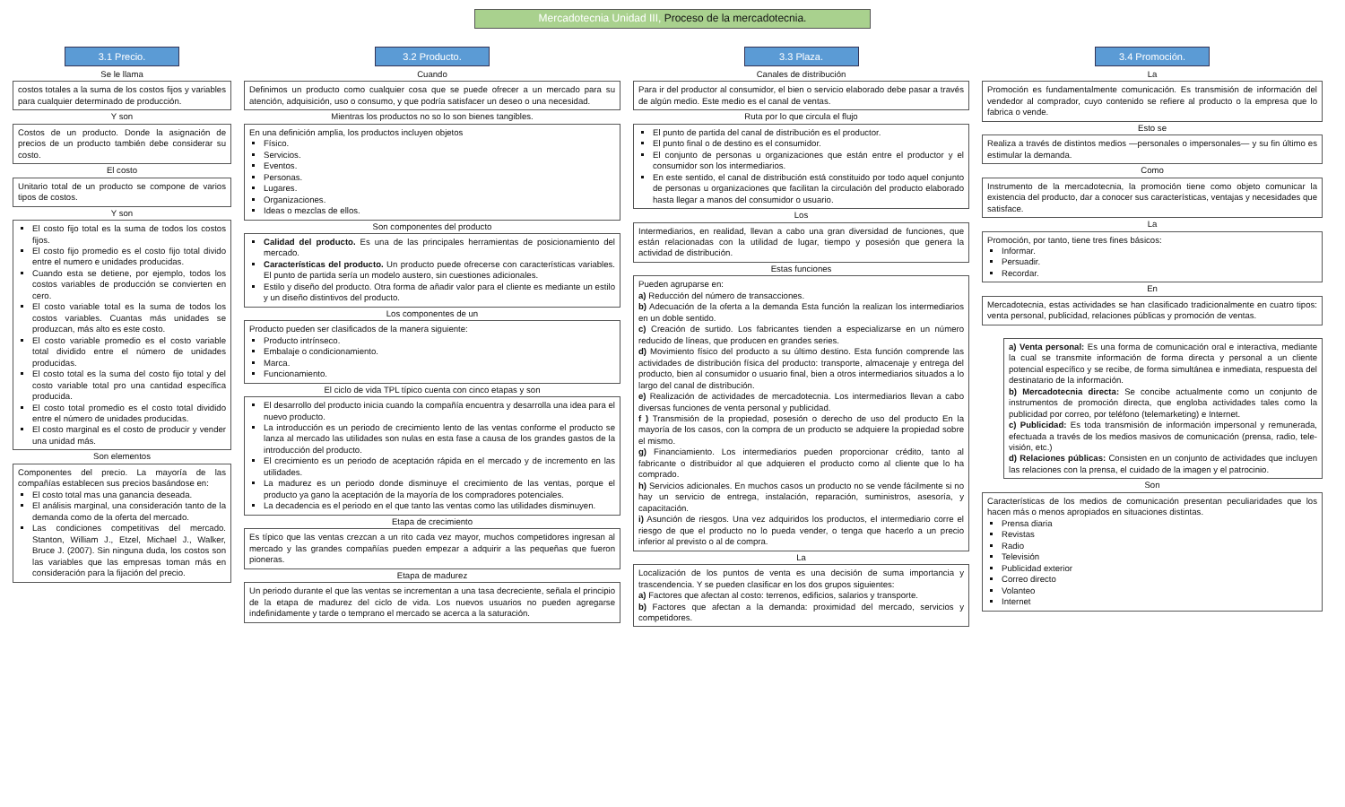Mercadotecnia Unidad III, Proceso de la mercadotecnia.
3.1 Precio.
Se le llama
costos totales a la suma de los costos fijos y variables para cualquier determinado de producción.
Y son
Costos de un producto. Donde la asignación de precios de un producto también debe considerar su costo.
El costo
Unitario total de un producto se compone de varios tipos de costos.
Y son
El costo fijo total es la suma de todos los costos fijos.
El costo fijo promedio es el costo fijo total divido entre el numero e unidades producidas.
Cuando esta se detiene, por ejemplo, todos los costos variables de producción se convierten en cero.
El costo variable total es la suma de todos los costos variables. Cuantas más unidades se produzcan, más alto es este costo.
El costo variable promedio es el costo variable total dividido entre el número de unidades producidas.
El costo total es la suma del costo fijo total y del costo variable total pro una cantidad específica producida.
El costo total promedio es el costo total dividido entre el número de unidades producidas.
El costo marginal es el costo de producir y vender una unidad más.
Son elementos
Componentes del precio. La mayoría de las compañías establecen sus precios basándose en:
El costo total mas una ganancia deseada.
El análisis marginal, una consideración tanto de la demanda como de la oferta del mercado.
Las condiciones competitivas del mercado. Stanton, William J., Etzel, Michael J., Walker, Bruce J. (2007). Sin ninguna duda, los costos son las variables que las empresas toman más en consideración para la fijación del precio.
3.2 Producto.
Cuando
Definimos un producto como cualquier cosa que se puede ofrecer a un mercado para su atención, adquisición, uso o consumo, y que podría satisfacer un deseo o una necesidad.
Mientras los productos no so lo son bienes tangibles.
En una definición amplia, los productos incluyen objetos
Físico.
Servicios.
Eventos.
Personas.
Lugares.
Organizaciones.
Ideas o mezclas de ellos.
Son componentes del producto
Calidad del producto. Es una de las principales herramientas de posicionamiento del mercado.
Características del producto. Un producto puede ofrecerse con características variables. El punto de partida sería un modelo austero, sin cuestiones adicionales.
Estilo y diseño del producto. Otra forma de añadir valor para el cliente es mediante un estilo y un diseño distintivos del producto.
Los componentes de un
Producto pueden ser clasificados de la manera siguiente:
Producto intrínseco.
Embalaje o condicionamiento.
Marca.
Funcionamiento.
El ciclo de vida TPL típico cuenta con cinco etapas y son
El desarrollo del producto inicia cuando la compañía encuentra y desarrolla una idea para el nuevo producto.
La introducción es un periodo de crecimiento lento de las ventas conforme el producto se lanza al mercado las utilidades son nulas en esta fase a causa de los grandes gastos de la introducción del producto.
El crecimiento es un periodo de aceptación rápida en el mercado y de incremento en las utilidades.
La madurez es un periodo donde disminuye el crecimiento de las ventas, porque el producto ya gano la aceptación de la mayoría de los compradores potenciales.
La decadencia es el periodo en el que tanto las ventas como las utilidades disminuyen.
Etapa de crecimiento
Es típico que las ventas crezcan a un rito cada vez mayor, muchos competidores ingresan al mercado y las grandes compañías pueden empezar a adquirir a las pequeñas que fueron pioneras.
Etapa de madurez
Un periodo durante el que las ventas se incrementan a una tasa decreciente, señala el principio de la etapa de madurez del ciclo de vida. Los nuevos usuarios no pueden agregarse indefinidamente y tarde o temprano el mercado se acerca a la saturación.
3.3 Plaza.
Canales de distribución
Para ir del productor al consumidor, el bien o servicio elaborado debe pasar a través de algún medio. Este medio es el canal de ventas.
Ruta por lo que circula el flujo
El punto de partida del canal de distribución es el productor.
El punto final o de destino es el consumidor.
El conjunto de personas u organizaciones que están entre el productor y el consumidor son los intermediarios.
En este sentido, el canal de distribución está constituido por todo aquel conjunto de personas u organizaciones que facilitan la circulación del producto elaborado hasta llegar a manos del consumidor o usuario.
Los
Intermediarios, en realidad, llevan a cabo una gran diversidad de funciones, que están relacionadas con la utilidad de lugar, tiempo y posesión que genera la actividad de distribución.
Estas funciones
Pueden agruparse en:
a) Reducción del número de transacciones.
b) Adecuación de la oferta a la demanda Esta función la realizan los intermediarios en un doble sentido.
c) Creación de surtido. Los fabricantes tienden a especializarse en un número reducido de líneas, que producen en grandes series.
d) Movimiento físico del producto a su último destino. Esta función comprende las actividades de distribución física del producto: transporte, almacenaje y entrega del producto, bien al consumidor o usuario final, bien a otros intermediarios situados a lo largo del canal de distribución.
e) Realización de actividades de mercadotecnia. Los intermediarios llevan a cabo diversas funciones de venta personal y publicidad.
f ) Transmisión de la propiedad, posesión o derecho de uso del producto En la mayoría de los casos, con la compra de un producto se adquiere la propiedad sobre el mismo.
g) Financiamiento. Los intermediarios pueden proporcionar crédito, tanto al fabricante o distribuidor al que adquieren el producto como al cliente que lo ha comprado.
h) Servicios adicionales. En muchos casos un producto no se vende fácilmente si no hay un servicio de entrega, instalación, reparación, suministros, asesoría, y capacitación.
i) Asunción de riesgos. Una vez adquiridos los productos, el intermediario corre el riesgo de que el producto no lo pueda vender, o tenga que hacerlo a un precio inferior al previsto o al de compra.
La
Localización de los puntos de venta es una decisión de suma importancia y trascendencia. Y se pueden clasificar en los dos grupos siguientes:
a) Factores que afectan al costo: terrenos, edificios, salarios y transporte.
b) Factores que afectan a la demanda: proximidad del mercado, servicios y competidores.
3.4 Promoción.
La
Promoción es fundamentalmente comunicación. Es transmisión de información del vendedor al comprador, cuyo contenido se refiere al producto o la empresa que lo fabrica o vende.
Esto se
Realiza a través de distintos medios —personales o impersonales— y su fin último es estimular la demanda.
Como
Instrumento de la mercadotecnia, la promoción tiene como objeto comunicar la existencia del producto, dar a conocer sus características, ventajas y necesidades que satisface.
La
Promoción, por tanto, tiene tres fines básicos:
Informar.
Persuadir.
Recordar.
En
Mercadotecnia, estas actividades se han clasificado tradicionalmente en cuatro tipos: venta personal, publicidad, relaciones públicas y promoción de ventas.
a) Venta personal: Es una forma de comunicación oral e interactiva, mediante la cual se transmite información de forma directa y personal a un cliente potencial específico y se recibe, de forma simultánea e inmediata, respuesta del destinatario de la información.
b) Mercadotecnia directa: Se concibe actualmente como un conjunto de instrumentos de promoción directa, que engloba actividades tales como la publicidad por correo, por teléfono (telemarketing) e Internet.
c) Publicidad: Es toda transmisión de información impersonal y remunerada, efectuada a través de los medios masivos de comunicación (prensa, radio, tele- visión, etc.)
d) Relaciones públicas: Consisten en un conjunto de actividades que incluyen las relaciones con la prensa, el cuidado de la imagen y el patrocinio.
Son
Características de los medios de comunicación presentan peculiaridades que los hacen más o menos apropiados en situaciones distintas.
Prensa diaria
Revistas
Radio
Televisión
Publicidad exterior
Correo directo
Volanteo
Internet